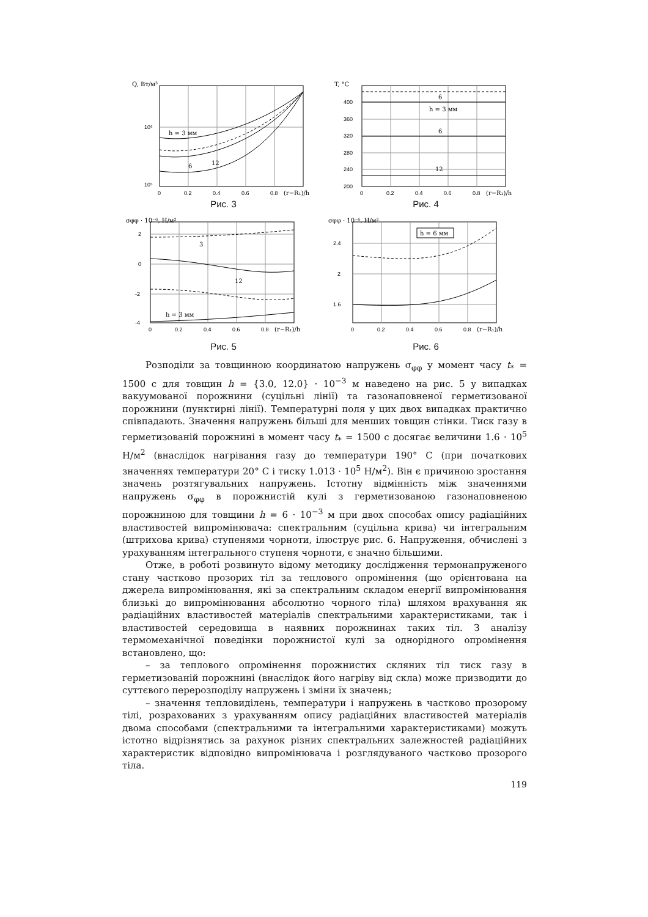Q, Вт/м³
10⁶
10⁵
h = 3 мм
6
12
0
0.2
0.4
0.6
0.8
(r−R₁)/h
Рис. 3
T, °C
400
360
320
280
240
200
6
h = 3 мм
6
12
0
0.2
0.4
0.6
0.8
(r−R₁)/h
Рис. 4
σφφ · 10⁻⁶, Н/м²
2
0
-2
-4
3
12
h = 3 мм
0
0.2
0.4
0.6
0.8
(r−R₁)/h
Рис. 5
σφφ · 10⁻⁶, Н/м²
h = 6 мм
2.4
2
1.6
0
0.2
0.4
0.6
0.8
(r−R₁)/h
Рис. 6
Розподіли за товщинною координатою напружень σ<sub>φφ</sub> у момент часу t<sub>*</sub> = 1500 с для товщин h = {3.0, 12.0} · 10<sup>−3</sup> м наведено на рис. 5 у випадках вакуумованої порожнини (суцільні лінії) та газонаповненої герметизованої порожнини (пунктирні лінії). Температурні поля у цих двох випадках практично співпадають. Значення напружень більші для менших товщин стінки. Тиск газу в герметизованій порожнині в момент часу t<sub>*</sub> = 1500 с досягає величини 1.6 · 10<sup>5</sup> Н/м<sup>2</sup> (внаслідок нагрівання газу до температури 190° С (при початкових значеннях температури 20° С і тиску 1.013 · 10<sup>5</sup> Н/м<sup>2</sup>). Він є причиною зростання значень розтягувальних напружень. Істотну відмінність між значеннями напружень σ<sub>φφ</sub> в порожнистій кулі з герметизованою газонаповненою порожниною для товщини h = 6 · 10<sup>−3</sup> м при двох способах опису радіаційних властивостей випромінювача: спектральним (суцільна крива) чи інтегральним (штрихова крива) ступенями чорноти, ілюструє рис. 6. Напруження, обчислені з урахуванням інтегрального ступеня чорноти, є значно більшими.
Отже, в роботі розвинуто відому методику дослідження термонапруженого стану частково прозорих тіл за теплового опромінення (що орієнтована на джерела випромінювання, які за спектральним складом енергії випромінювання близькі до випромінювання абсолютно чорного тіла) шляхом врахування як радіаційних властивостей матеріалів спектральними характеристиками, так і властивостей середовища в наявних порожнинах таких тіл. З аналізу термомеханічної поведінки порожнистої кулі за однорідного опромінення встановлено, що:
– за теплового опромінення порожнистих скляних тіл тиск газу в герметизованій порожнині (внаслідок його нагріву від скла) може призводити до суттєвого перерозподілу напружень і зміни їх значень;
– значення тепловиділень, температури і напружень в частково прозорому тілі, розрахованих з урахуванням опису радіаційних властивостей матеріалів двома способами (спектральними та інтегральними характеристиками) можуть істотно відрізнятись за рахунок різних спектральних залежностей радіаційних характеристик відповідно випромінювача і розглядуваного частково прозорого тіла.
119